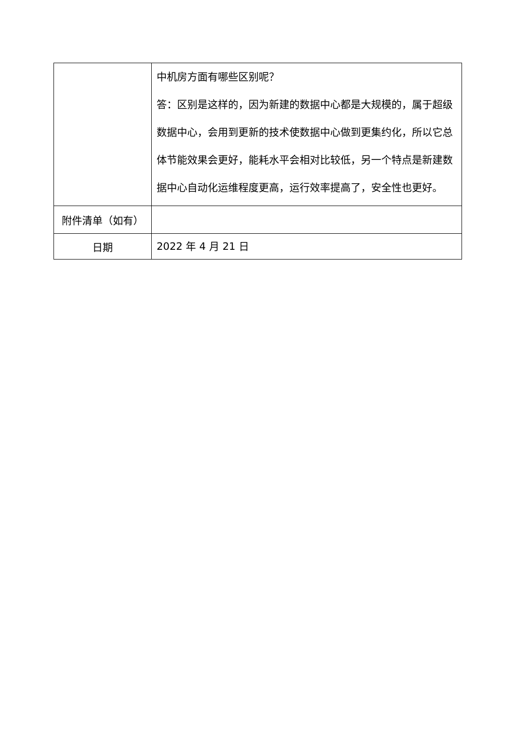| | 中机房方面有哪些区别呢？ 答：区别是这样的，因为新建的数据中心都是大规模的，属于超级数据中心，会用到更新的技术使数据中心做到更集约化，所以它总体节能效果会更好，能耗水平会相对比较低，另一个特点是新建数据中心自动化运维程度更高，运行效率提高了，安全性也更好。 |
| 附件清单（如有） | |
| 日期 | 2022 年 4 月 21 日 |